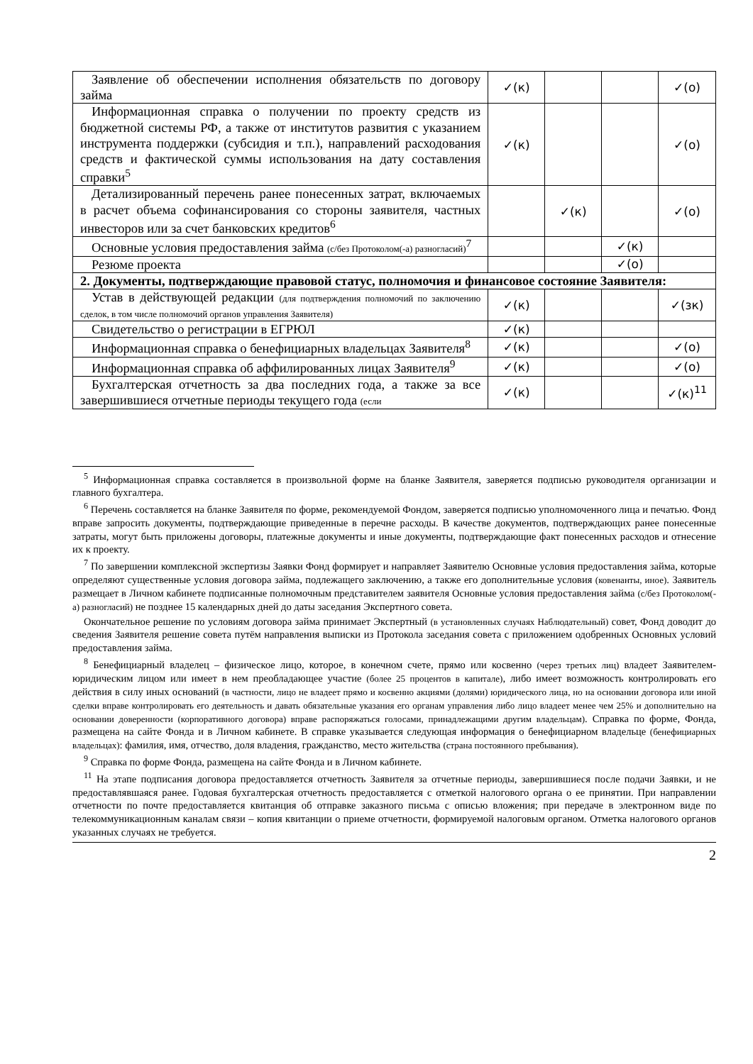| Заявление об обеспечении исполнения обязательств по договору займа | ✓(к) | | | ✓(о) |
| Информационная справка о получении по проекту средств из бюджетной системы РФ, а также от институтов развития с указанием инструмента поддержки (субсидия и т.п.), направлений расходования средств и фактической суммы использования на дату составления справки<sup>5</sup> | ✓(к) | | | ✓(о) |
| Детализированный перечень ранее понесенных затрат, включаемых в расчет объема софинансирования со стороны заявителя, частных инвесторов или за счет банковских кредитов<sup>6</sup> | | ✓(к) | | ✓(о) |
| Основные условия предоставления займа (с/без Протоколом(-а) разногласий)<sup>7</sup> | | | ✓(к) | |
| Резюме проекта | | | ✓(о) | |
| 2. Документы, подтверждающие правовой статус, полномочия и финансовое состояние Заявителя: | | | | |
| Устав в действующей редакции (для подтверждения полномочий по заключению сделок, в том числе полномочий органов управления Заявителя) | ✓(к) | | | ✓(зк) |
| Свидетельство о регистрации в ЕГРЮЛ | ✓(к) | | | |
| Информационная справка о бенефициарных владельцах Заявителя<sup>8</sup> | ✓(к) | | | ✓(о) |
| Информационная справка об аффилированных лицах Заявителя<sup>9</sup> | ✓(к) | | | ✓(о) |
| Бухгалтерская отчетность за два последних года, а также за все завершившиеся отчетные периоды текущего года (если | ✓(к) | | | ✓(к)<sup>11</sup> |
<sup>5</sup> Информационная справка составляется в произвольной форме на бланке Заявителя, заверяется подписью руководителя организации и главного бухгалтера.
<sup>6</sup> Перечень составляется на бланке Заявителя по форме, рекомендуемой Фондом, заверяется подписью уполномоченного лица и печатью. Фонд вправе запросить документы, подтверждающие приведенные в перечне расходы. В качестве документов, подтверждающих ранее понесенные затраты, могут быть приложены договоры, платежные документы и иные документы, подтверждающие факт понесенных расходов и отнесение их к проекту.
<sup>7</sup> По завершении комплексной экспертизы Заявки Фонд формирует и направляет Заявителю Основные условия предоставления займа, которые определяют существенные условия договора займа, подлежащего заключению, а также его дополнительные условия (ковенанты, иное). Заявитель размещает в Личном кабинете подписанные полномочным представителем заявителя Основные условия предоставления займа (с/без Протоколом(-а) разногласий) не позднее 15 календарных дней до даты заседания Экспертного совета.
Окончательное решение по условиям договора займа принимает Экспертный (в установленных случаях Наблюдательный) совет, Фонд доводит до сведения Заявителя решение совета путём направления выписки из Протокола заседания совета с приложением одобренных Основных условий предоставления займа.
<sup>8</sup> Бенефициарный владелец – физическое лицо, которое, в конечном счете, прямо или косвенно (через третьих лиц) владеет Заявителем-юридическим лицом или имеет в нем преобладающее участие (более 25 процентов в капитале), либо имеет возможность контролировать его действия в силу иных оснований (в частности, лицо не владеет прямо и косвенно акциями (долями) юридического лица, но на основании договора или иной сделки вправе контролировать его деятельность и давать обязательные указания его органам управления либо лицо владеет менее чем 25% и дополнительно на основании доверенности (корпоративного договора) вправе распоряжаться голосами, принадлежащими другим владельцам). Справка по форме, Фонда, размещена на сайте Фонда и в Личном кабинете. В справке указывается следующая информация о бенефициарном владельце (бенефициарных владельцах): фамилия, имя, отчество, доля владения, гражданство, место жительства (страна постоянного пребывания).
<sup>9</sup> Справка по форме Фонда, размещена на сайте Фонда и в Личном кабинете.
<sup>11</sup> На этапе подписания договора предоставляется отчетность Заявителя за отчетные периоды, завершившиеся после подачи Заявки, и не предоставлявшаяся ранее. Годовая бухгалтерская отчетность предоставляется с отметкой налогового органа о ее принятии. При направлении отчетности по почте предоставляется квитанция об отправке заказного письма с описью вложения; при передаче в электронном виде по телекоммуникационным каналам связи – копия квитанции о приеме отчетности, формируемой налоговым органом. Отметка налогового органов указанных случаях не требуется.
2